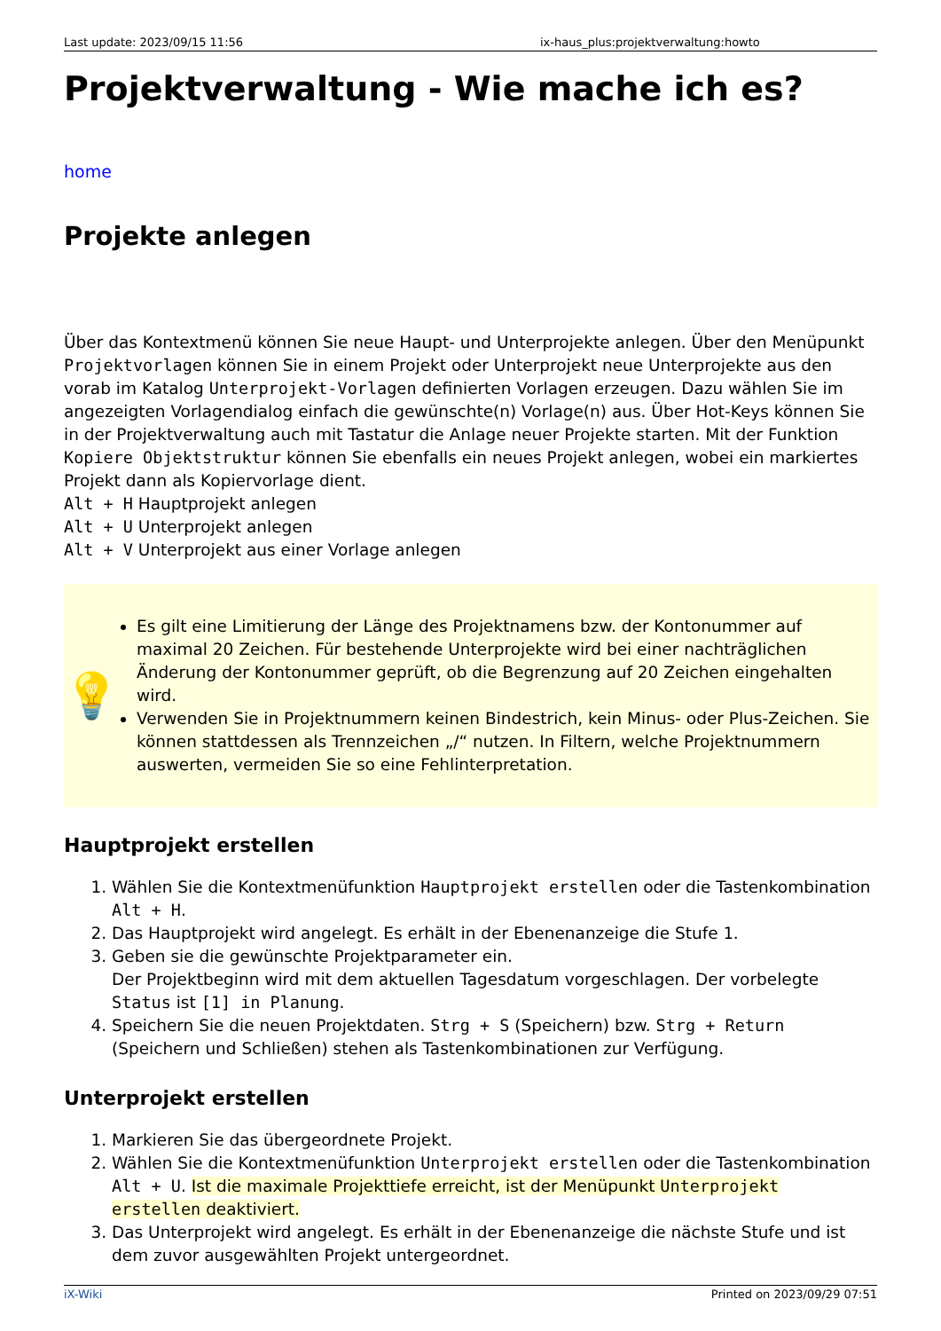Last update: 2023/09/15 11:56 ix-haus_plus:projektverwaltung:howto
Projektverwaltung - Wie mache ich es?
home
Projekte anlegen
Über das Kontextmenü können Sie neue Haupt- und Unterprojekte anlegen. Über den Menüpunkt Projektvorlagen können Sie in einem Projekt oder Unterprojekt neue Unterprojekte aus den vorab im Katalog Unterprojekt-Vorlagen definierten Vorlagen erzeugen. Dazu wählen Sie im angezeigten Vorlagendialog einfach die gewünschte(n) Vorlage(n) aus. Über Hot-Keys können Sie in der Projektverwaltung auch mit Tastatur die Anlage neuer Projekte starten. Mit der Funktion Kopiere Objektstruktur können Sie ebenfalls ein neues Projekt anlegen, wobei ein markiertes Projekt dann als Kopiervorlage dient.
Alt + H Hauptprojekt anlegen
Alt + U Unterprojekt anlegen
Alt + V Unterprojekt aus einer Vorlage anlegen
💡
Es gilt eine Limitierung der Länge des Projektnamens bzw. der Kontonummer auf maximal 20 Zeichen. Für bestehende Unterprojekte wird bei einer nachträglichen Änderung der Kontonummer geprüft, ob die Begrenzung auf 20 Zeichen eingehalten wird.
Verwenden Sie in Projektnummern keinen Bindestrich, kein Minus- oder Plus-Zeichen. Sie können stattdessen als Trennzeichen „/“ nutzen. In Filtern, welche Projektnummern auswerten, vermeiden Sie so eine Fehlinterpretation.
Hauptprojekt erstellen
1. Wählen Sie die Kontextmenüfunktion Hauptprojekt erstellen oder die Tastenkombination Alt + H.
2. Das Hauptprojekt wird angelegt. Es erhält in der Ebenenanzeige die Stufe 1.
3. Geben sie die gewünschte Projektparameter ein.
Der Projektbeginn wird mit dem aktuellen Tagesdatum vorgeschlagen. Der vorbelegte Status ist [1] in Planung.
4. Speichern Sie die neuen Projektdaten. Strg + S (Speichern) bzw. Strg + Return (Speichern und Schließen) stehen als Tastenkombinationen zur Verfügung.
Unterprojekt erstellen
1. Markieren Sie das übergeordnete Projekt.
2. Wählen Sie die Kontextmenüfunktion Unterprojekt erstellen oder die Tastenkombination Alt + U. Ist die maximale Projekttiefe erreicht, ist der Menüpunkt Unterprojekt erstellen deaktiviert.
3. Das Unterprojekt wird angelegt. Es erhält in der Ebenenanzeige die nächste Stufe und ist dem zuvor ausgewählten Projekt untergeordnet.
iX-Wiki Printed on 2023/09/29 07:51